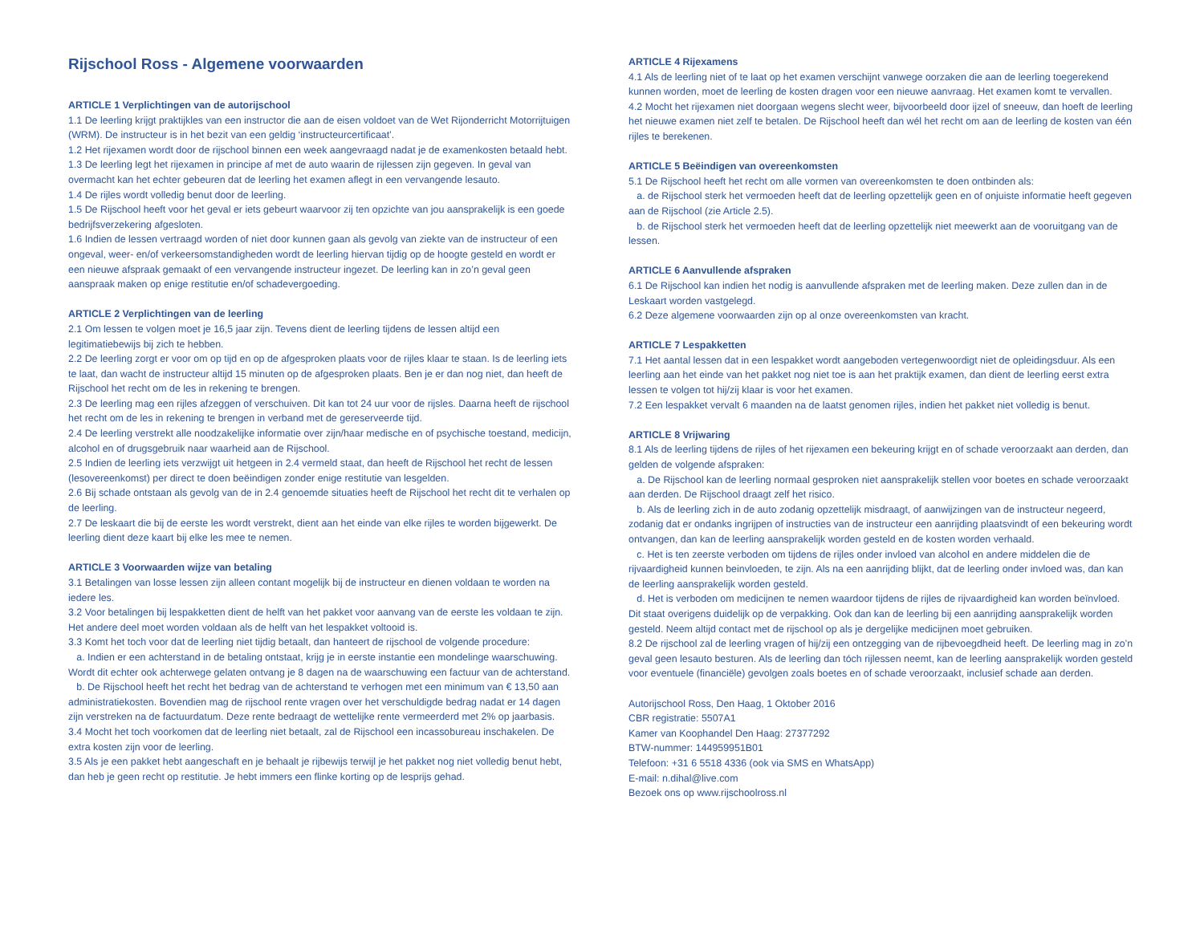Rijschool Ross - Algemene voorwaarden
ARTICLE 1 Verplichtingen van de autorijschool
1.1 De leerling krijgt praktijkles van een instructor die aan de eisen voldoet van de Wet Rijonderricht Motorrijtuigen (WRM). De instructeur is in het bezit van een geldig ‘instructeurcertificaat’.
1.2 Het rijexamen wordt door de rijschool binnen een week aangevraagd nadat je de examenkosten betaald hebt.
1.3 De leerling legt het rijexamen in principe af met de auto waarin de rijlessen zijn gegeven. In geval van overmacht kan het echter gebeuren dat de leerling het examen aflegt in een vervangende lesauto.
1.4 De rijles wordt volledig benut door de leerling.
1.5 De Rijschool heeft voor het geval er iets gebeurt waarvoor zij ten opzichte van jou aansprakelijk is een goede bedrijfsverzekering afgesloten.
1.6 Indien de lessen vertraagd worden of niet door kunnen gaan als gevolg van ziekte van de instructeur of een ongeval, weer- en/of verkeersomstandigheden wordt de leerling hiervan tijdig op de hoogte gesteld en wordt er een nieuwe afspraak gemaakt of een vervangende instructeur ingezet. De leerling kan in zo’n geval geen aanspraak maken op enige restitutie en/of schadevergoeding.
ARTICLE 2 Verplichtingen van de leerling
2.1 Om lessen te volgen moet je 16,5 jaar zijn. Tevens dient de leerling tijdens de lessen altijd een legitimatiebewijs bij zich te hebben.
2.2 De leerling zorgt er voor om op tijd en op de afgesproken plaats voor de rijles klaar te staan. Is de leerling iets te laat, dan wacht de instructeur altijd 15 minuten op de afgesproken plaats. Ben je er dan nog niet, dan heeft de Rijschool het recht om de les in rekening te brengen.
2.3 De leerling mag een rijles afzeggen of verschuiven. Dit kan tot 24 uur voor de rijsles. Daarna heeft de rijschool het recht om de les in rekening te brengen in verband met de gereserveerde tijd.
2.4 De leerling verstrekt alle noodzakelijke informatie over zijn/haar medische en of psychische toestand, medicijn, alcohol en of drugsgebruik naar waarheid aan de Rijschool.
2.5 Indien de leerling iets verzwijgt uit hetgeen in 2.4 vermeld staat, dan heeft de Rijschool het recht de lessen (lesovereenkomst) per direct te doen beëindigen zonder enige restitutie van lesgelden.
2.6 Bij schade ontstaan als gevolg van de in 2.4 genoemde situaties heeft de Rijschool het recht dit te verhalen op de leerling.
2.7 De leskaart die bij de eerste les wordt verstrekt, dient aan het einde van elke rijles te worden bijgewerkt. De leerling dient deze kaart bij elke les mee te nemen.
ARTICLE 3 Voorwaarden wijze van betaling
3.1 Betalingen van losse lessen zijn alleen contant mogelijk bij de instructeur en dienen voldaan te worden na iedere les.
3.2 Voor betalingen bij lespakketten dient de helft van het pakket voor aanvang van de eerste les voldaan te zijn. Het andere deel moet worden voldaan als de helft van het lespakket voltooid is.
3.3 Komt het toch voor dat de leerling niet tijdig betaalt, dan hanteert de rijschool de volgende procedure:
a. Indien er een achterstand in de betaling ontstaat, krijg je in eerste instantie een mondelinge waarschuwing. Wordt dit echter ook achterwege gelaten ontvang je 8 dagen na de waarschuwing een factuur van de achterstand.
b. De Rijschool heeft het recht het bedrag van de achterstand te verhogen met een minimum van € 13,50 aan administratiekosten. Bovendien mag de rijschool rente vragen over het verschuldigde bedrag nadat er 14 dagen zijn verstreken na de factuurdatum. Deze rente bedraagt de wettelijke rente vermeerderd met 2% op jaarbasis.
3.4 Mocht het toch voorkomen dat de leerling niet betaalt, zal de Rijschool een incassobureau inschakelen. De extra kosten zijn voor de leerling.
3.5 Als je een pakket hebt aangeschaft en je behaalt je rijbewijs terwijl je het pakket nog niet volledig benut hebt, dan heb je geen recht op restitutie. Je hebt immers een flinke korting op de lesprijs gehad.
ARTICLE 4 Rijexamens
4.1 Als de leerling niet of te laat op het examen verschijnt vanwege oorzaken die aan de leerling toegerekend kunnen worden, moet de leerling de kosten dragen voor een nieuwe aanvraag. Het examen komt te vervallen.
4.2 Mocht het rijexamen niet doorgaan wegens slecht weer, bijvoorbeeld door ijzel of sneeuw, dan hoeft de leerling het nieuwe examen niet zelf te betalen. De Rijschool heeft dan wél het recht om aan de leerling de kosten van één rijles te berekenen.
ARTICLE 5 Beëindigen van overeenkomsten
5.1 De Rijschool heeft het recht om alle vormen van overeenkomsten te doen ontbinden als:
a. de Rijschool sterk het vermoeden heeft dat de leerling opzettelijk geen en of onjuiste informatie heeft gegeven aan de Rijschool (zie Article 2.5).
b. de Rijschool sterk het vermoeden heeft dat de leerling opzettelijk niet meewerkt aan de vooruitgang van de lessen.
ARTICLE 6 Aanvullende afspraken
6.1 De Rijschool kan indien het nodig is aanvullende afspraken met de leerling maken. Deze zullen dan in de Leskaart worden vastgelegd.
6.2 Deze algemene voorwaarden zijn op al onze overeenkomsten van kracht.
ARTICLE 7 Lespakketten
7.1 Het aantal lessen dat in een lespakket wordt aangeboden vertegenwoordigt niet de opleidingsduur. Als een leerling aan het einde van het pakket nog niet toe is aan het praktijk examen, dan dient de leerling eerst extra lessen te volgen tot hij/zij klaar is voor het examen.
7.2 Een lespakket vervalt 6 maanden na de laatst genomen rijles, indien het pakket niet volledig is benut.
ARTICLE 8 Vrijwaring
8.1 Als de leerling tijdens de rijles of het rijexamen een bekeuring krijgt en of schade veroorzaakt aan derden, dan gelden de volgende afspraken:
a. De Rijschool kan de leerling normaal gesproken niet aansprakelijk stellen voor boetes en schade veroorzaakt aan derden. De Rijschool draagt zelf het risico.
b. Als de leerling zich in de auto zodanig opzettelijk misdraagt, of aanwijzingen van de instructeur negeerd, zodanig dat er ondanks ingrijpen of instructies van de instructeur een aanrijding plaatsvindt of een bekeuring wordt ontvangen, dan kan de leerling aansprakelijk worden gesteld en de kosten worden verhaald.
c. Het is ten zeerste verboden om tijdens de rijles onder invloed van alcohol en andere middelen die de rijvaardigheid kunnen beinvloeden, te zijn. Als na een aanrijding blijkt, dat de leerling onder invloed was, dan kan de leerling aansprakelijk worden gesteld.
d. Het is verboden om medicijnen te nemen waardoor tijdens de rijles de rijvaardigheid kan worden beïnvloed. Dit staat overigens duidelijk op de verpakking. Ook dan kan de leerling bij een aanrijding aansprakelijk worden gesteld. Neem altijd contact met de rijschool op als je dergelijke medicijnen moet gebruiken.
8.2 De rijschool zal de leerling vragen of hij/zij een ontzegging van de rijbevoegdheid heeft. De leerling mag in zo’n geval geen lesauto besturen. Als de leerling dan tóch rijlessen neemt, kan de leerling aansprakelijk worden gesteld voor eventuele (financiële) gevolgen zoals boetes en of schade veroorzaakt, inclusief schade aan derden.
Autorijschool Ross, Den Haag, 1 Oktober 2016
CBR registratie: 5507A1
Kamer van Koophandel Den Haag: 27377292
BTW-nummer: 144959951B01
Telefoon: +31 6 5518 4336 (ook via SMS en WhatsApp)
E-mail: n.dihal@live.com
Bezoek ons op www.rijschoolross.nl